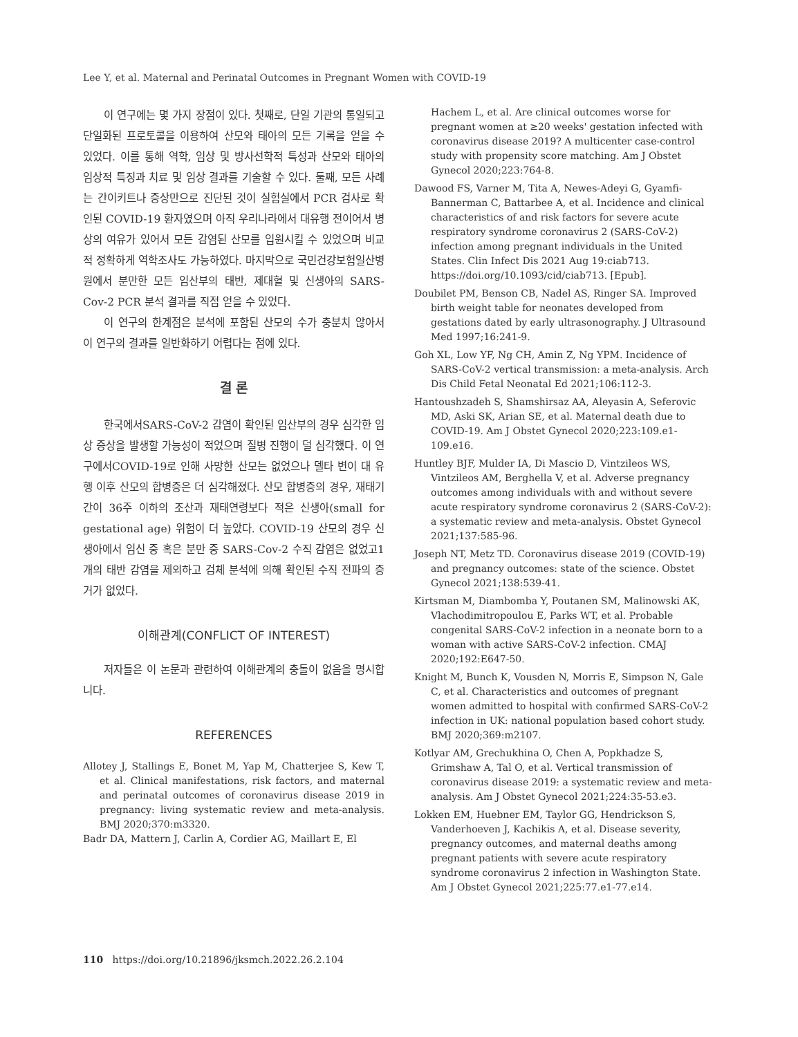Lee Y, et al. Maternal and Perinatal Outcomes in Pregnant Women with COVID-19
이 연구에는 몇 가지 장점이 있다. 첫째로, 단일 기관의 통일되고 단일화된 프로토콜을 이용하여 산모와 태아의 모든 기록을 얻을 수 있었다. 이를 통해 역학, 임상 및 방사선학적 특성과 산모와 태아의 임상적 특징과 치료 및 임상 결과를 기술할 수 있다. 둘째, 모든 사례는 간이키트나 증상만으로 진단된 것이 실험실에서 PCR 검사로 확인된 COVID-19 환자였으며 아직 우리나라에서 대유행 전이어서 병상의 여유가 있어서 모든 감염된 산모를 입원시킬 수 있었으며 비교적 정확하게 역학조사도 가능하였다. 마지막으로 국민건강보험일산병원에서 분만한 모든 임산부의 태반, 제대혈 및 신생아의 SARS-Cov-2 PCR 분석 결과를 직접 얻을 수 있었다.
이 연구의 한계점은 분석에 포함된 산모의 수가 충분치 않아서 이 연구의 결과를 일반화하기 어렵다는 점에 있다.
결 론
한국에서SARS-CoV-2 감염이 확인된 임산부의 경우 심각한 임상 증상을 발생할 가능성이 적었으며 질병 진행이 덜 심각했다. 이 연구에서COVID-19로 인해 사망한 산모는 없었으나 델타 변이 대 유행 이후 산모의 합병증은 더 심각해졌다. 산모 합병증의 경우, 재태기간이 36주 이하의 조산과 재태연령보다 적은 신생아(small for gestational age) 위험이 더 높았다. COVID-19 산모의 경우 신생아에서 임신 중 혹은 분만 중 SARS-Cov-2 수직 감염은 없었고1개의 태반 감염을 제외하고 검체 분석에 의해 확인된 수직 전파의 증거가 없었다.
이해관계(CONFLICT OF INTEREST)
저자들은 이 논문과 관련하여 이해관계의 충돌이 없음을 명시합니다.
REFERENCES
Allotey J, Stallings E, Bonet M, Yap M, Chatterjee S, Kew T, et al. Clinical manifestations, risk factors, and maternal and perinatal outcomes of coronavirus disease 2019 in pregnancy: living systematic review and meta-analysis. BMJ 2020;370:m3320.
Badr DA, Mattern J, Carlin A, Cordier AG, Maillart E, El
Hachem L, et al. Are clinical outcomes worse for pregnant women at ≥20 weeks' gestation infected with coronavirus disease 2019? A multicenter case-control study with propensity score matching. Am J Obstet Gynecol 2020;223:764-8.
Dawood FS, Varner M, Tita A, Newes-Adeyi G, Gyamfi-Bannerman C, Battarbee A, et al. Incidence and clinical characteristics of and risk factors for severe acute respiratory syndrome coronavirus 2 (SARS-CoV-2) infection among pregnant individuals in the United States. Clin Infect Dis 2021 Aug 19:ciab713. https://doi.org/10.1093/cid/ciab713. [Epub].
Doubilet PM, Benson CB, Nadel AS, Ringer SA. Improved birth weight table for neonates developed from gestations dated by early ultrasonography. J Ultrasound Med 1997;16:241-9.
Goh XL, Low YF, Ng CH, Amin Z, Ng YPM. Incidence of SARS-CoV-2 vertical transmission: a meta-analysis. Arch Dis Child Fetal Neonatal Ed 2021;106:112-3.
Hantoushzadeh S, Shamshirsaz AA, Aleyasin A, Seferovic MD, Aski SK, Arian SE, et al. Maternal death due to COVID-19. Am J Obstet Gynecol 2020;223:109.e1-109.e16.
Huntley BJF, Mulder IA, Di Mascio D, Vintzileos WS, Vintzileos AM, Berghella V, et al. Adverse pregnancy outcomes among individuals with and without severe acute respiratory syndrome coronavirus 2 (SARS-CoV-2): a systematic review and meta-analysis. Obstet Gynecol 2021;137:585-96.
Joseph NT, Metz TD. Coronavirus disease 2019 (COVID-19) and pregnancy outcomes: state of the science. Obstet Gynecol 2021;138:539-41.
Kirtsman M, Diambomba Y, Poutanen SM, Malinowski AK, Vlachodimitropoulou E, Parks WT, et al. Probable congenital SARS-CoV-2 infection in a neonate born to a woman with active SARS-CoV-2 infection. CMAJ 2020;192:E647-50.
Knight M, Bunch K, Vousden N, Morris E, Simpson N, Gale C, et al. Characteristics and outcomes of pregnant women admitted to hospital with confirmed SARS-CoV-2 infection in UK: national population based cohort study. BMJ 2020;369:m2107.
Kotlyar AM, Grechukhina O, Chen A, Popkhadze S, Grimshaw A, Tal O, et al. Vertical transmission of coronavirus disease 2019: a systematic review and meta-analysis. Am J Obstet Gynecol 2021;224:35-53.e3.
Lokken EM, Huebner EM, Taylor GG, Hendrickson S, Vanderhoeven J, Kachikis A, et al. Disease severity, pregnancy outcomes, and maternal deaths among pregnant patients with severe acute respiratory syndrome coronavirus 2 infection in Washington State. Am J Obstet Gynecol 2021;225:77.e1-77.e14.
110 https://doi.org/10.21896/jksmch.2022.26.2.104